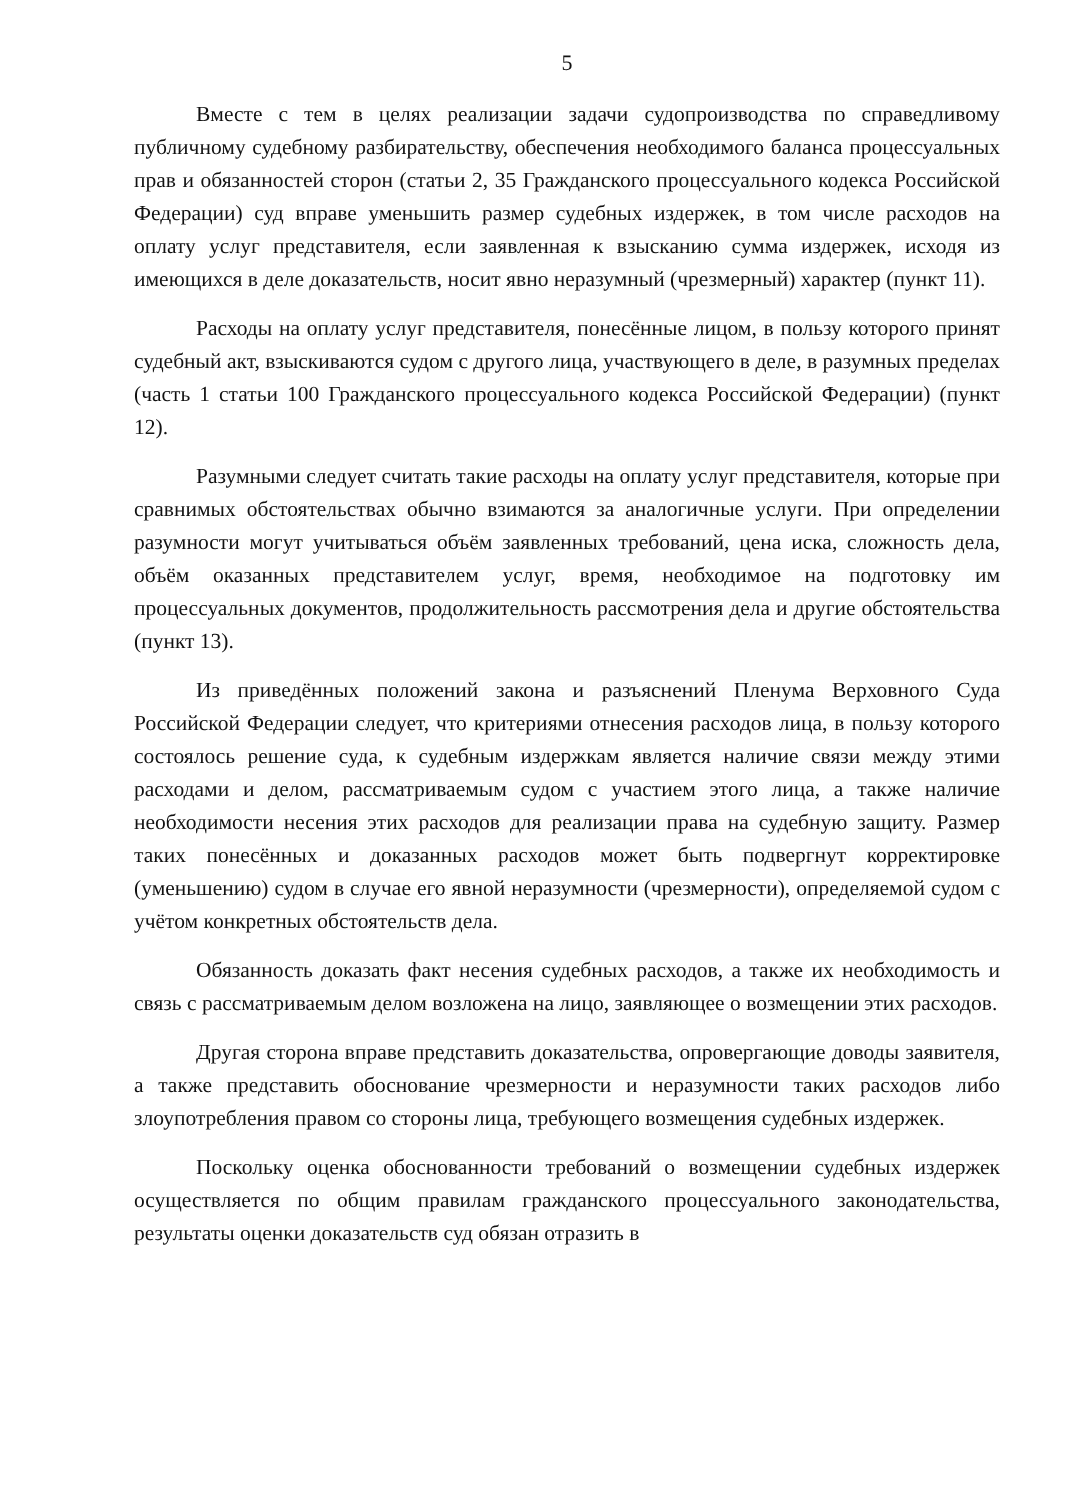5
Вместе с тем в целях реализации задачи судопроизводства по справедливому публичному судебному разбирательству, обеспечения необходимого баланса процессуальных прав и обязанностей сторон (статьи 2, 35 Гражданского процессуального кодекса Российской Федерации) суд вправе уменьшить размер судебных издержек, в том числе расходов на оплату услуг представителя, если заявленная к взысканию сумма издержек, исходя из имеющихся в деле доказательств, носит явно неразумный (чрезмерный) характер (пункт 11).
Расходы на оплату услуг представителя, понесённые лицом, в пользу которого принят судебный акт, взыскиваются судом с другого лица, участвующего в деле, в разумных пределах (часть 1 статьи 100 Гражданского процессуального кодекса Российской Федерации) (пункт 12).
Разумными следует считать такие расходы на оплату услуг представителя, которые при сравнимых обстоятельствах обычно взимаются за аналогичные услуги. При определении разумности могут учитываться объём заявленных требований, цена иска, сложность дела, объём оказанных представителем услуг, время, необходимое на подготовку им процессуальных документов, продолжительность рассмотрения дела и другие обстоятельства (пункт 13).
Из приведённых положений закона и разъяснений Пленума Верховного Суда Российской Федерации следует, что критериями отнесения расходов лица, в пользу которого состоялось решение суда, к судебным издержкам является наличие связи между этими расходами и делом, рассматриваемым судом с участием этого лица, а также наличие необходимости несения этих расходов для реализации права на судебную защиту. Размер таких понесённых и доказанных расходов может быть подвергнут корректировке (уменьшению) судом в случае его явной неразумности (чрезмерности), определяемой судом с учётом конкретных обстоятельств дела.
Обязанность доказать факт несения судебных расходов, а также их необходимость и связь с рассматриваемым делом возложена на лицо, заявляющее о возмещении этих расходов.
Другая сторона вправе представить доказательства, опровергающие доводы заявителя, а также представить обоснование чрезмерности и неразумности таких расходов либо злоупотребления правом со стороны лица, требующего возмещения судебных издержек.
Поскольку оценка обоснованности требований о возмещении судебных издержек осуществляется по общим правилам гражданского процессуального законодательства, результаты оценки доказательств суд обязан отразить в